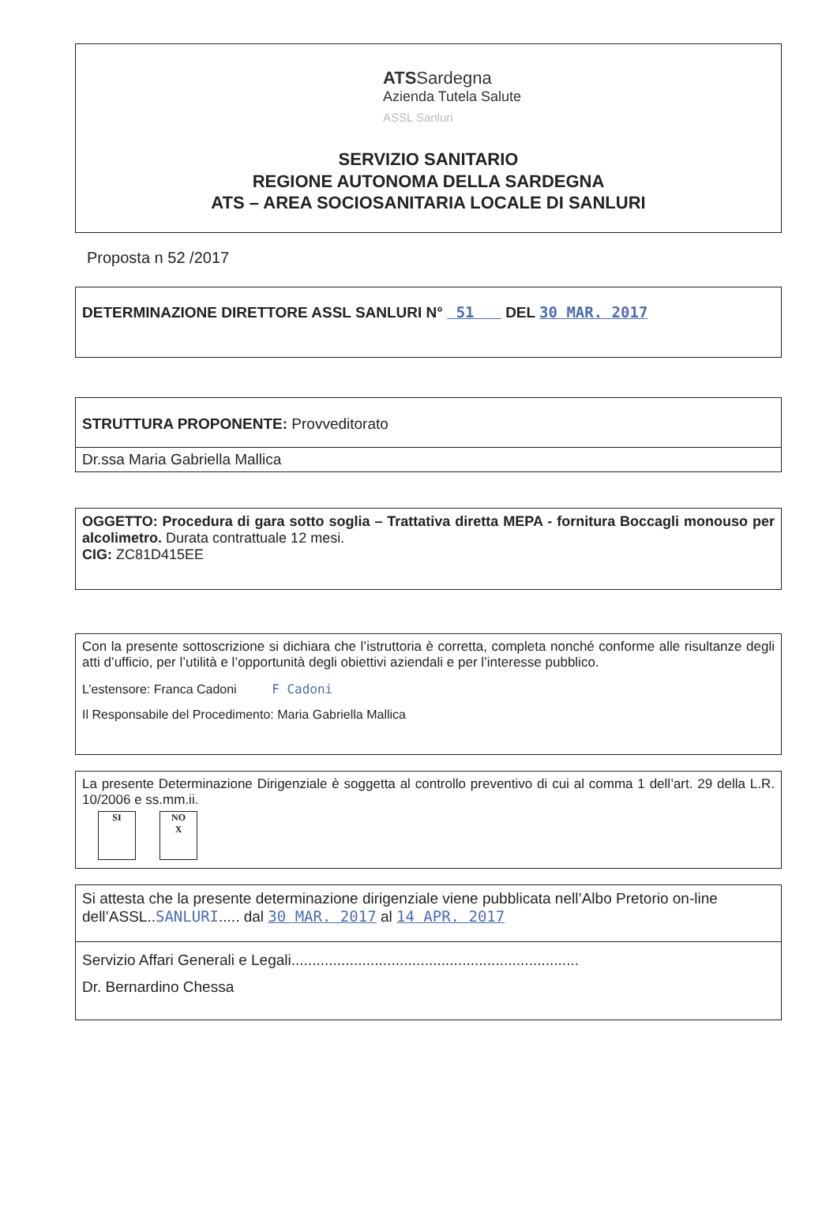ATSSardegna Azienda Tutela Salute ASSL Sanluri
SERVIZIO SANITARIO
REGIONE AUTONOMA DELLA SARDEGNA
ATS – AREA SOCIOSANITARIA LOCALE DI SANLURI
Proposta n 52 /2017
DETERMINAZIONE DIRETTORE ASSL SANLURI N° 51 DEL 30 MAR. 2017
STRUTTURA PROPONENTE: Provveditorato
Dr.ssa Maria Gabriella Mallica
OGGETTO: Procedura di gara sotto soglia – Trattativa diretta MEPA - fornitura Boccagli monouso per alcolimetro. Durata contrattuale 12 mesi.
CIG: ZC81D415EE
Con la presente sottoscrizione si dichiara che l’istruttoria è corretta, completa nonché conforme alle risultanze degli atti d’ufficio, per l’utilità e l’opportunità degli obiettivi aziendali e per l’interesse pubblico.
L’estensore: Franca Cadoni F Cadoni
Il Responsabile del Procedimento: Maria Gabriella Mallica
La presente Determinazione Dirigenziale è soggetta al controllo preventivo di cui al comma 1 dell’art. 29 della L.R. 10/2006 e ss.mm.ii.
SI NO
X
Si attesta che la presente determinazione dirigenziale viene pubblicata nell’Albo Pretorio on-line dell’ASSL..SANLURI..... dal 30 MAR. 2017 al 14 APR. 2017
Servizio Affari Generali e Legali.....................................................................
Dr. Bernardino Chessa